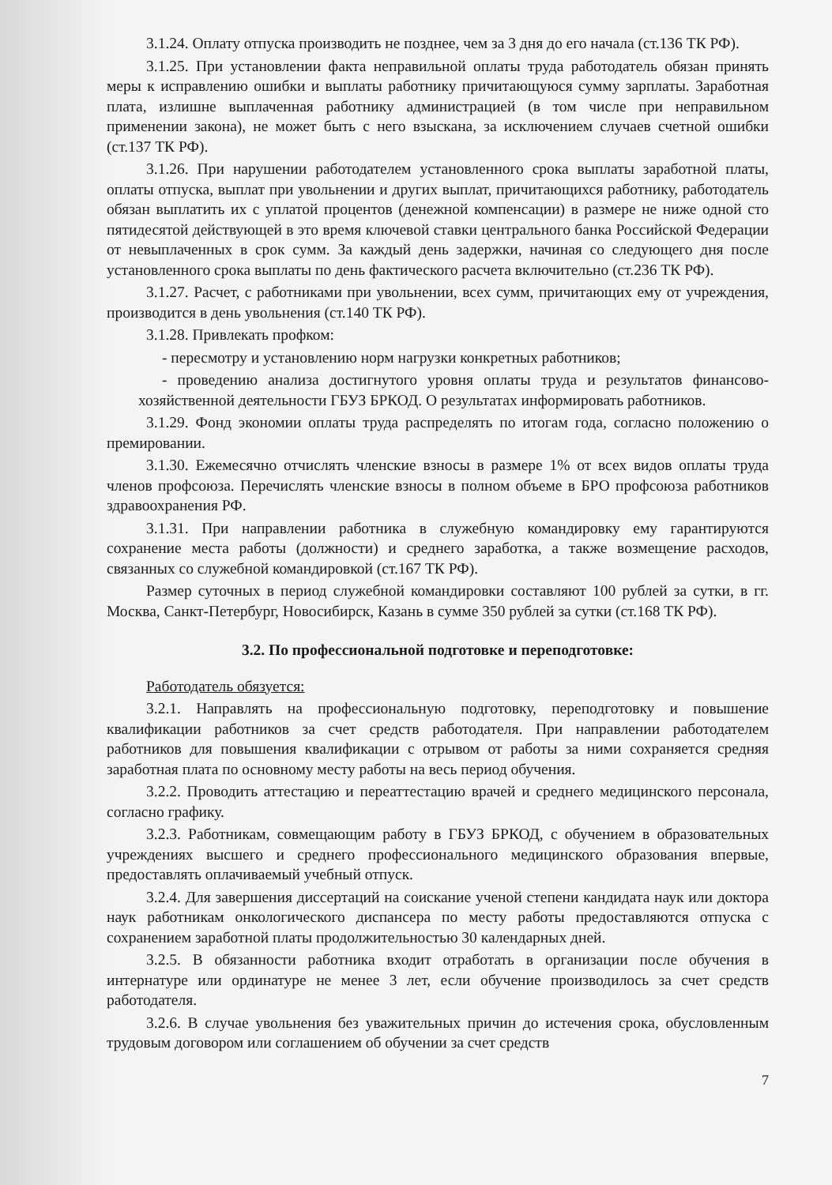3.1.24. Оплату отпуска производить не позднее, чем за 3 дня до его начала (ст.136 ТК РФ).
3.1.25. При установлении факта неправильной оплаты труда работодатель обязан принять меры к исправлению ошибки и выплаты работнику причитающуюся сумму зарплаты. Заработная плата, излишне выплаченная работнику администрацией (в том числе при неправильном применении закона), не может быть с него взыскана, за исключением случаев счетной ошибки (ст.137 ТК РФ).
3.1.26. При нарушении работодателем установленного срока выплаты заработной платы, оплаты отпуска, выплат при увольнении и других выплат, причитающихся работнику, работодатель обязан выплатить их с уплатой процентов (денежной компенсации) в размере не ниже одной сто пятидесятой действующей в это время ключевой ставки центрального банка Российской Федерации от невыплаченных в срок сумм. За каждый день задержки, начиная со следующего дня после установленного срока выплаты по день фактического расчета включительно (ст.236 ТК РФ).
3.1.27. Расчет, с работниками при увольнении, всех сумм, причитающих ему от учреждения, производится в день увольнения (ст.140 ТК РФ).
3.1.28. Привлекать профком:
- пересмотру и установлению норм нагрузки конкретных работников;
- проведению анализа достигнутого уровня оплаты труда и результатов финансово-хозяйственной деятельности ГБУЗ БРКОД. О результатах информировать работников.
3.1.29. Фонд экономии оплаты труда распределять по итогам года, согласно положению о премировании.
3.1.30. Ежемесячно отчислять членские взносы в размере 1% от всех видов оплаты труда членов профсоюза. Перечислять членские взносы в полном объеме в БРО профсоюза работников здравоохранения РФ.
3.1.31. При направлении работника в служебную командировку ему гарантируются сохранение места работы (должности) и среднего заработка, а также возмещение расходов, связанных со служебной командировкой (ст.167 ТК РФ).
Размер суточных в период служебной командировки составляют 100 рублей за сутки, в гг. Москва, Санкт-Петербург, Новосибирск, Казань в сумме 350 рублей за сутки (ст.168 ТК РФ).
3.2. По профессиональной подготовке и переподготовке:
Работодатель обязуется:
3.2.1. Направлять на профессиональную подготовку, переподготовку и повышение квалификации работников за счет средств работодателя. При направлении работодателем работников для повышения квалификации с отрывом от работы за ними сохраняется средняя заработная плата по основному месту работы на весь период обучения.
3.2.2. Проводить аттестацию и переаттестацию врачей и среднего медицинского персонала, согласно графику.
3.2.3. Работникам, совмещающим работу в ГБУЗ БРКОД, с обучением в образовательных учреждениях высшего и среднего профессионального медицинского образования впервые, предоставлять оплачиваемый учебный отпуск.
3.2.4. Для завершения диссертаций на соискание ученой степени кандидата наук или доктора наук работникам онкологического диспансера по месту работы предоставляются отпуска с сохранением заработной платы продолжительностью 30 календарных дней.
3.2.5. В обязанности работника входит отработать в организации после обучения в интернатуре или ординатуре не менее 3 лет, если обучение производилось за счет средств работодателя.
3.2.6. В случае увольнения без уважительных причин до истечения срока, обусловленным трудовым договором или соглашением об обучении за счет средств
7